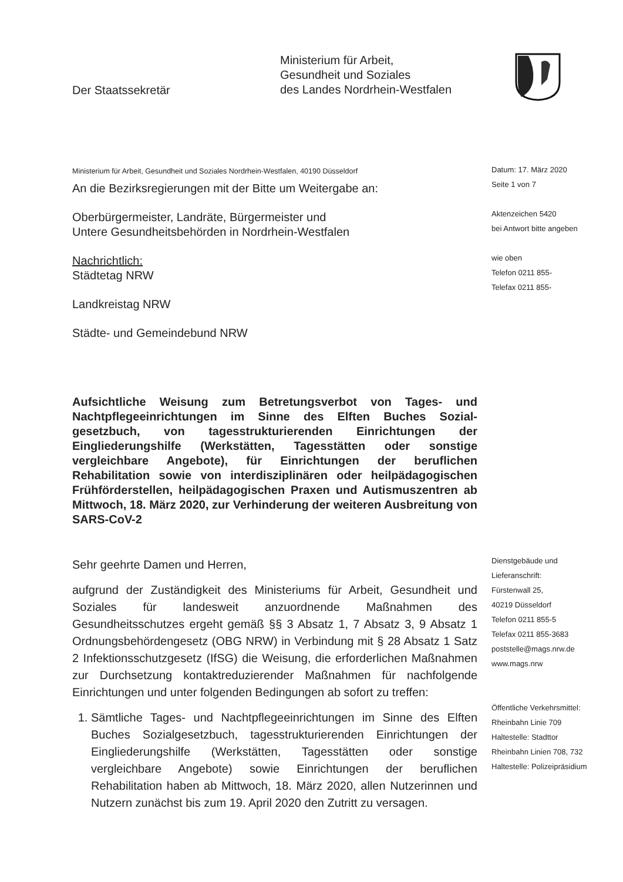Der Staatssekretär
Ministerium für Arbeit,
Gesundheit und Soziales
des Landes Nordrhein-Westfalen
Ministerium für Arbeit, Gesundheit und Soziales Nordrhein-Westfalen, 40190 Düsseldorf
An die Bezirksregierungen mit der Bitte um Weitergabe an:
Oberbürgermeister, Landräte, Bürgermeister und
Untere Gesundheitsbehörden in Nordrhein-Westfalen
Nachrichtlich:
Städtetag NRW
Landkreistag NRW
Städte- und Gemeindebund NRW
Aufsichtliche Weisung zum Betretungsverbot von Tages- und Nachtpflegeeinrichtungen im Sinne des Elften Buches Sozial-gesetzbuch, von tagesstrukturierenden Einrichtungen der Eingliederungshilfe (Werkstätten, Tagesstätten oder sonstige vergleichbare Angebote), für Einrichtungen der beruflichen Rehabilitation sowie von interdisziplinären oder heilpädagogischen Frühförderstellen, heilpädagogischen Praxen und Autismuszentren ab Mittwoch, 18. März 2020, zur Verhinderung der weiteren Ausbreitung von SARS-CoV-2
Sehr geehrte Damen und Herren,
aufgrund der Zuständigkeit des Ministeriums für Arbeit, Gesundheit und Soziales für landesweit anzuordnende Maßnahmen des Gesundheitsschutzes ergeht gemäß §§ 3 Absatz 1, 7 Absatz 3, 9 Absatz 1 Ordnungsbehördengesetz (OBG NRW) in Verbindung mit § 28 Absatz 1 Satz 2 Infektionsschutzgesetz (IfSG) die Weisung, die erforderlichen Maßnahmen zur Durchsetzung kontaktreduzierender Maßnahmen für nachfolgende Einrichtungen und unter folgenden Bedingungen ab sofort zu treffen:
1. Sämtliche Tages- und Nachtpflegeeinrichtungen im Sinne des Elften Buches Sozialgesetzbuch, tagesstrukturierenden Einrichtungen der Eingliederungshilfe (Werkstätten, Tagesstätten oder sonstige vergleichbare Angebote) sowie Einrichtungen der beruflichen Rehabilitation haben ab Mittwoch, 18. März 2020, allen Nutzerinnen und Nutzern zunächst bis zum 19. April 2020 den Zutritt zu versagen.
Datum: 17. März 2020
Seite 1 von 7
Aktenzeichen 5420
bei Antwort bitte angeben
wie oben
Telefon 0211 855-
Telefax 0211 855-
Dienstgebäude und
Lieferanschrift:
Fürstenwall 25,
40219 Düsseldorf
Telefon 0211 855-5
Telefax 0211 855-3683
poststelle@mags.nrw.de
www.mags.nrw
Öffentliche Verkehrsmittel:
Rheinbahn Linie 709
Haltestelle: Stadttor
Rheinbahn Linien 708, 732
Haltestelle: Polizeipräsidium